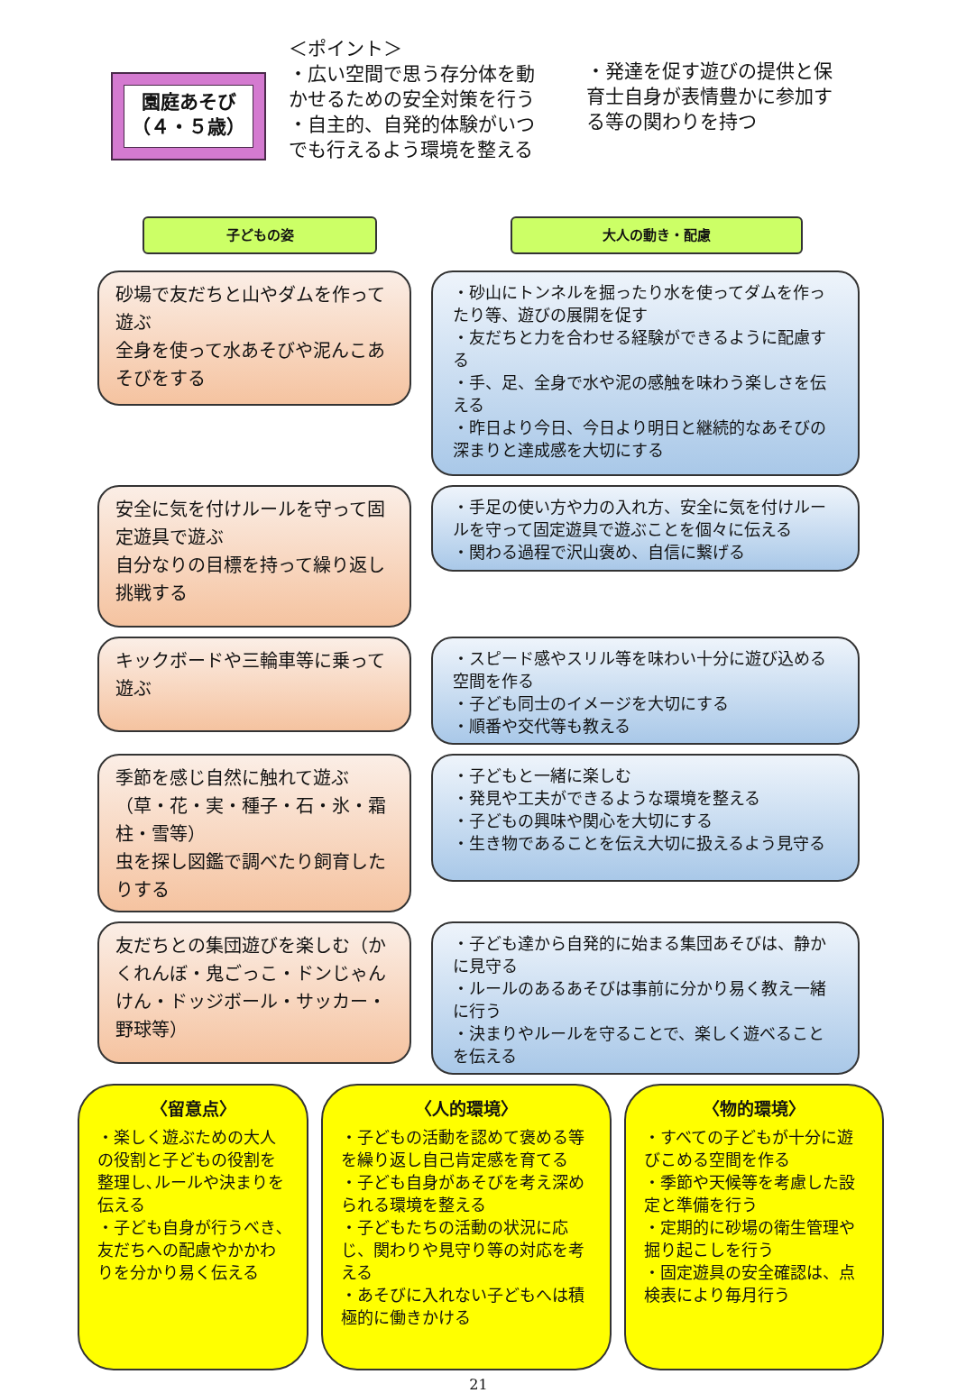園庭あそび
（４・５歳）
＜ポイント＞
・広い空間で思う存分体を動かせるための安全対策を行う
・自主的、自発的体験がいつでも行えるよう環境を整える
・発達を促す遊びの提供と保育士自身が表情豊かに参加する等の関わりを持つ
子どもの姿 大人の動き・配慮
砂場で友だちと山やダムを作って遊ぶ
全身を使って水あそびや泥んこあそびをする
・砂山にトンネルを掘ったり水を使ってダムを作ったり等、遊びの展開を促す
・友だちと力を合わせる経験ができるように配慮する
・手、足、全身で水や泥の感触を味わう楽しさを伝える
・昨日より今日、今日より明日と継続的なあそびの深まりと達成感を大切にする
安全に気を付けルールを守って固定遊具で遊ぶ
自分なりの目標を持って繰り返し挑戦する
・手足の使い方や力の入れ方、安全に気を付けルールを守って固定遊具で遊ぶことを個々に伝える
・関わる過程で沢山褒め、自信に繋げる
キックボードや三輪車等に乗って遊ぶ
・スピード感やスリル等を味わい十分に遊び込める空間を作る
・子ども同士のイメージを大切にする
・順番や交代等も教える
季節を感じ自然に触れて遊ぶ（草・花・実・種子・石・氷・霜柱・雪等）
虫を探し図鑑で調べたり飼育したりする
・子どもと一緒に楽しむ
・発見や工夫ができるような環境を整える
・子どもの興味や関心を大切にする
・生き物であることを伝え大切に扱えるよう見守る
友だちとの集団遊びを楽しむ（かくれんぼ・鬼ごっこ・ドンじゃんけん・ドッジボール・サッカー・野球等）
・子ども達から自発的に始まる集団あそびは、静かに見守る
・ルールのあるあそびは事前に分かり易く教え一緒に行う
・決まりやルールを守ることで、楽しく遊べることを伝える
〈留意点〉
・楽しく遊ぶための大人の役割と子どもの役割を整理し､ルールや決まりを伝える
・子ども自身が行うべき､友だちへの配慮やかかわりを分かり易く伝える
〈人的環境〉
・子どもの活動を認めて褒める等を繰り返し自己肯定感を育てる
・子ども自身があそびを考え深められる環境を整える
・子どもたちの活動の状況に応じ、関わりや見守り等の対応を考える
・あそびに入れない子どもへは積極的に働きかける
〈物的環境〉
・すべての子どもが十分に遊びこめる空間を作る
・季節や天候等を考慮した設定と準備を行う
・定期的に砂場の衛生管理や掘り起こしを行う
・固定遊具の安全確認は、点検表により毎月行う
21